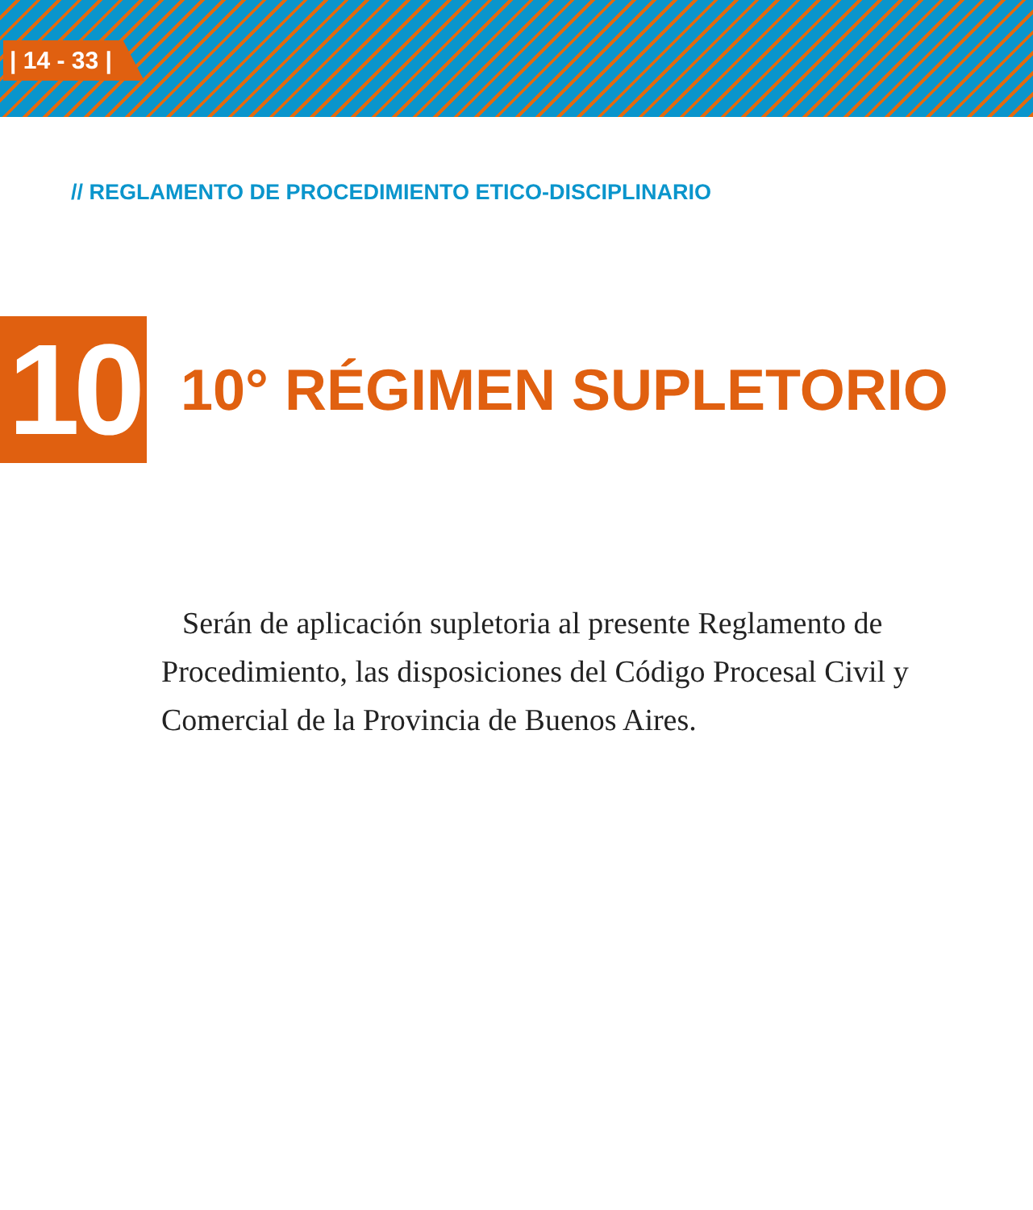| 14 - 33 |
// REGLAMENTO DE PROCEDIMIENTO ETICO-DISCIPLINARIO
10
10° RÉGIMEN SUPLETORIO
Serán de aplicación supletoria al presente Reglamento de Procedimiento, las disposiciones del Código Procesal Civil y Comercial de la Provincia de Buenos Aires.